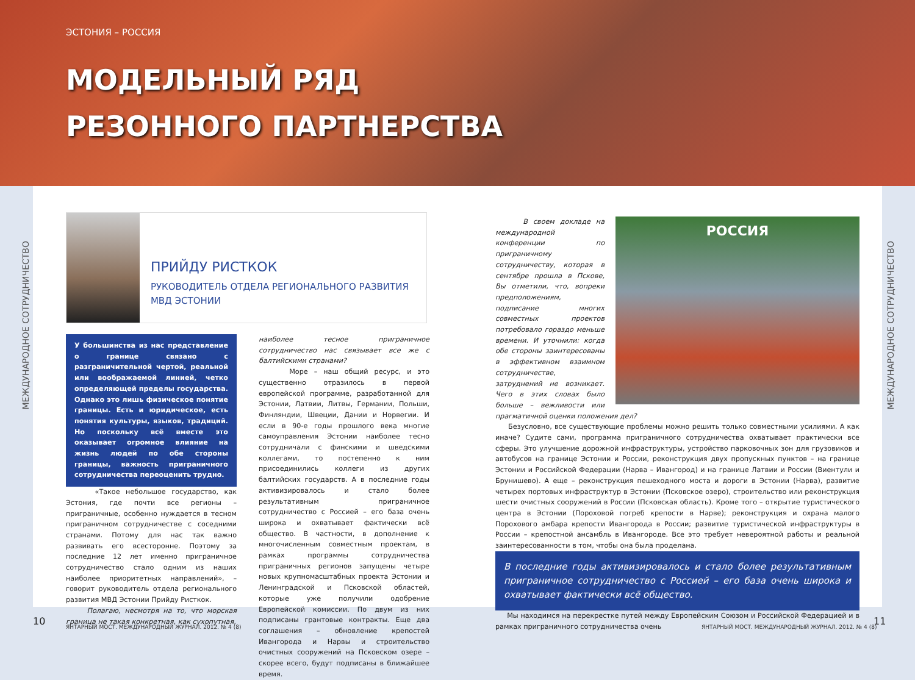ЭСТОНИЯ – РОССИЯ
МОДЕЛЬНЫЙ РЯД
РЕЗОННОГО ПАРТНЕРСТВА
МЕЖДУНАРОДНОЕ СОТРУДНИЧЕСТВО
МЕЖДУНАРОДНОЕ СОТРУДНИЧЕСТВО
ПРИЙДУ РИСТКОК
РУКОВОДИТЕЛЬ ОТДЕЛА РЕГИОНАЛЬНОГО РАЗВИТИЯ МВД ЭСТОНИИ
У большинства из нас представление о границе связано с разграничительной чертой, реальной или воображаемой линией, четко определяющей пределы государства. Однако это лишь физическое понятие границы. Есть и юридическое, есть понятия культуры, языков, традиций. Но поскольку всё вместе это оказывает огромное влияние на жизнь людей по обе стороны границы, важность приграничного сотрудничества переоценить трудно.
«Такое небольшое государство, как Эстония, где почти все регионы – приграничные, особенно нуждается в тесном приграничном сотрудничестве с соседними странами. Потому для нас так важно развивать его всесторонне. Поэтому за последние 12 лет именно приграничное сотрудничество стало одним из наших наиболее приоритетных направлений», – говорит руководитель отдела регионального развития МВД Эстонии Прийду Ристкок.
Полагаю, несмотря на то, что морская граница не такая конкретная, как сухопутная,
наиболее тесное приграничное сотрудничество нас связывает все же с балтийскими странами?
Море – наш общий ресурс, и это существенно отразилось в первой европейской программе, разработанной для Эстонии, Латвии, Литвы, Германии, Польши, Финляндии, Швеции, Дании и Норвегии. И если в 90-е годы прошлого века многие самоуправления Эстонии наиболее тесно сотрудничали с финскими и шведскими коллегами, то постепенно к ним присоединились коллеги из других балтийских государств. А в последние годы активизировалось и стало более результативным приграничное сотрудничество с Россией – его база очень широка и охватывает фактически всё общество. В частности, в дополнение к многочисленным совместным проектам, в рамках программы сотрудничества приграничных регионов запущены четыре новых крупномасштабных проекта Эстонии и Ленинградской и Псковской областей, которые уже получили одобрение Европейской комиссии. По двум из них подписаны грантовые контракты. Еще два соглашения – обновление крепостей Ивангорода и Нарвы и строительство очистных сооружений на Псковском озере – скорее всего, будут подписаны в ближайшее время.
РОССИЯ
В своем докладе на международной конференции по приграничному сотрудничеству, которая в сентябре прошла в Пскове, Вы отметили, что, вопреки предположениям, подписание многих совместных проектов потребовало гораздо меньше времени. И уточнили: когда обе стороны заинтересованы в эффективном взаимном сотрудничестве, затруднений не возникает. Чего в этих словах было больше – вежливости или прагматичной оценки положения дел?
Безусловно, все существующие проблемы можно решить только совместными усилиями. А как иначе? Судите сами, программа приграничного сотрудничества охватывает практически все сферы. Это улучшение дорожной инфраструктуры, устройство парковочных зон для грузовиков и автобусов на границе Эстонии и России, реконструкция двух пропускных пунктов – на границе Эстонии и Российской Федерации (Нарва – Ивангород) и на границе Латвии и России (Виентули и Брунишево). А еще – реконструкция пешеходного моста и дороги в Эстонии (Нарва), развитие четырех портовых инфраструктур в Эстонии (Псковское озеро), строительство или реконструкция шести очистных сооружений в России (Псковская область). Кроме того – открытие туристического центра в Эстонии (Пороховой погреб крепости в Нарве); реконструкция и охрана малого Порохового амбара крепости Ивангорода в России; развитие туристической инфраструктуры в России – крепостной ансамбль в Ивангороде. Все это требует невероятной работы и реальной заинтересованности в том, чтобы она была проделана.
В последние годы активизировалось и стало более результативным приграничное сотрудничество с Россией – его база очень широка и охватывает фактически всё общество.
Мы находимся на перекрестке путей между Европейским Союзом и Российской Федерацией и в рамках приграничного сотрудничества очень
10
ЯНТАРНЫЙ МОСТ. МЕЖДУНАРОДНЫЙ ЖУРНАЛ. 2012. № 4 (8)
ЯНТАРНЫЙ МОСТ. МЕЖДУНАРОДНЫЙ ЖУРНАЛ. 2012. № 4 (8)
11